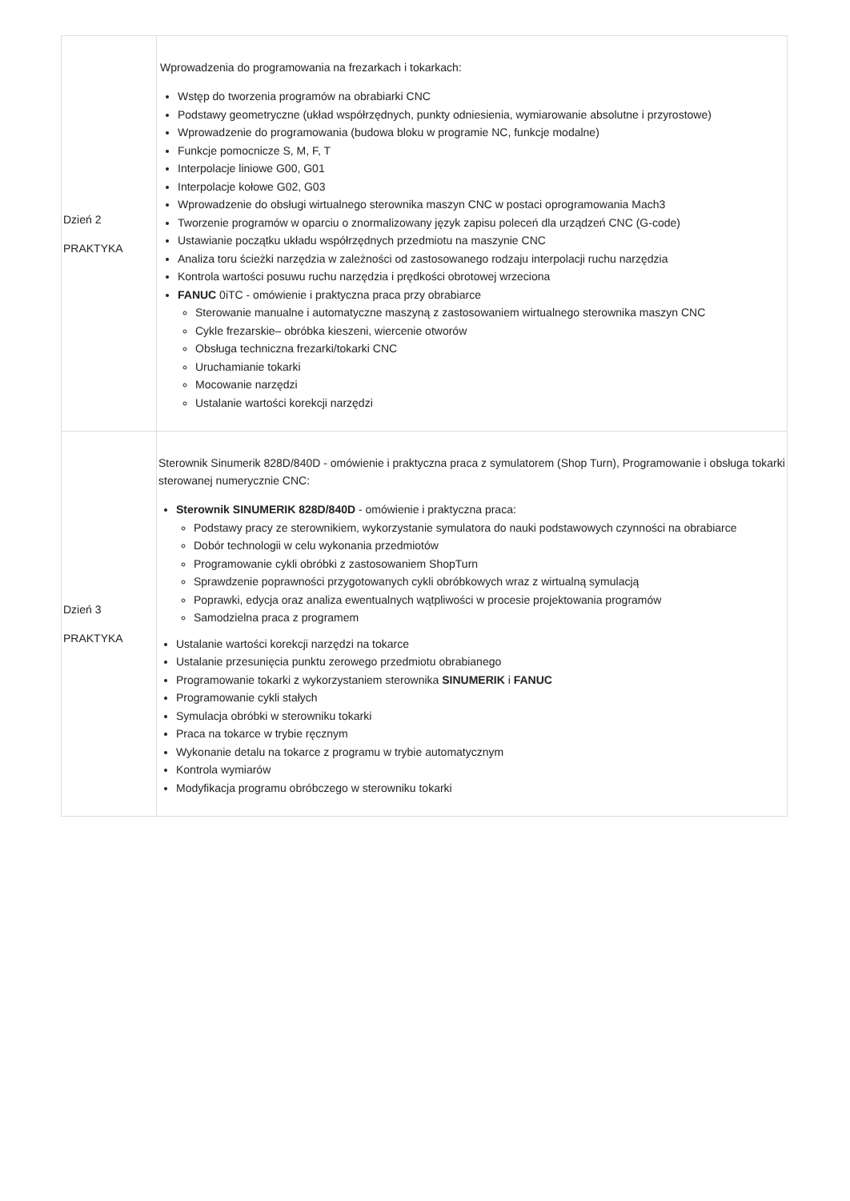| Dzień 2 PRAKTYKA | Wprowadzenia do programowania na frezarkach i tokarkach: Wstęp do tworzenia programów na obrabiarki CNC Podstawy geometryczne (układ współrzędnych, punkty odniesienia, wymiarowanie absolutne i przyrostowe) Wprowadzenie do programowania (budowa bloku w programie NC, funkcje modalne) Funkcje pomocnicze S, M, F, T Interpolacje liniowe G00, G01 Interpolacje kołowe G02, G03 Wprowadzenie do obsługi wirtualnego sterownika maszyn CNC w postaci oprogramowania Mach3 Tworzenie programów w oparciu o znormalizowany język zapisu poleceń dla urządzeń CNC (G-code) Ustawianie początku układu współrzędnych przedmiotu na maszynie CNC Analiza toru ścieżki narzędzia w zależności od zastosowanego rodzaju interpolacji ruchu narzędzia Kontrola wartości posuwu ruchu narzędzia i prędkości obrotowej wrzeciona FANUC 0iTC - omówienie i praktyczna praca przy obrabiarce Sterowanie manualne i automatyczne maszyną z zastosowaniem wirtualnego sterownika maszyn CNC Cykle frezarskie– obróbka kieszeni, wiercenie otworów Obsługa techniczna frezarki/tokarki CNC Uruchamianie tokarki Mocowanie narzędzi Ustalanie wartości korekcji narzędzi |
| Dzień 3 PRAKTYKA | Sterownik Sinumerik 828D/840D - omówienie i praktyczna praca z symulatorem (Shop Turn), Programowanie i obsługa tokarki sterowanej numerycznie CNC: Sterownik SINUMERIK 828D/840D - omówienie i praktyczna praca: Podstawy pracy ze sterownikiem, wykorzystanie symulatora do nauki podstawowych czynności na obrabiarce Dobór technologii w celu wykonania przedmiotów Programowanie cykli obróbki z zastosowaniem ShopTurn Sprawdzenie poprawności przygotowanych cykli obróbkowych wraz z wirtualną symulacją Poprawki, edycja oraz analiza ewentualnych wątpliwości w procesie projektowania programów Samodzielna praca z programem Ustalanie wartości korekcji narzędzi na tokarce Ustalanie przesunięcia punktu zerowego przedmiotu obrabianego Programowanie tokarki z wykorzystaniem sterownika SINUMERIK i FANUC Programowanie cykli stałych Symulacja obróbki w sterowniku tokarki Praca na tokarce w trybie ręcznym Wykonanie detalu na tokarce z programu w trybie automatycznym Kontrola wymiarów Modyfikacja programu obróbczego w sterowniku tokarki |